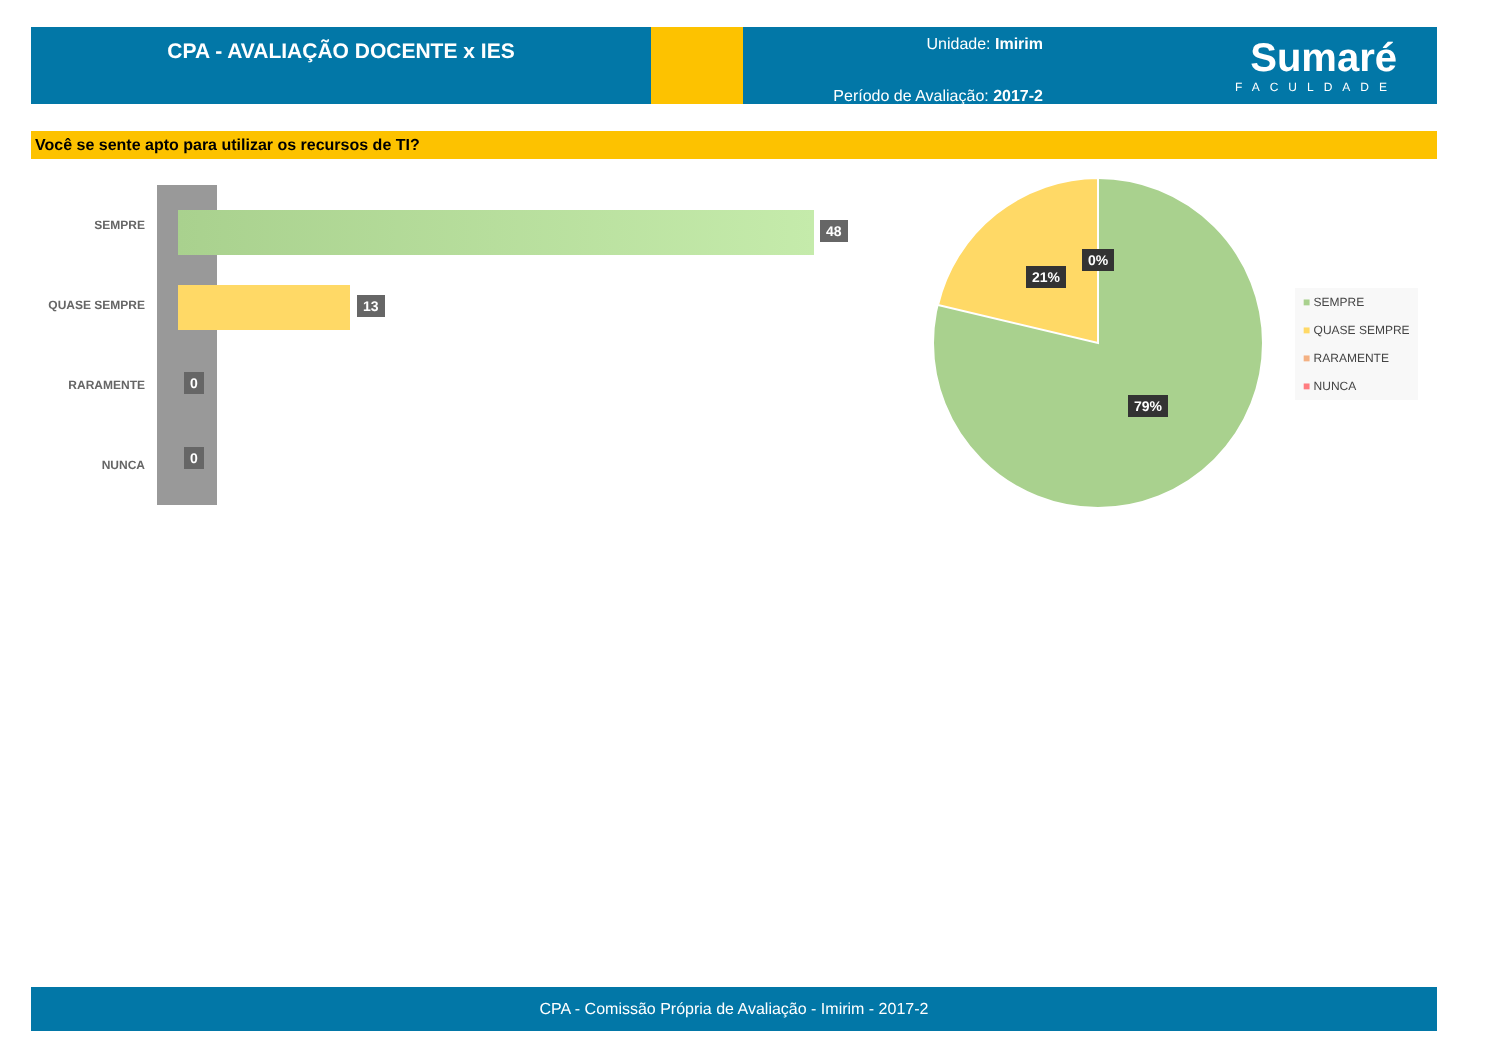CPA - AVALIAÇÃO DOCENTE x IES
Unidade: Imirim
Período de Avaliação: 2017-2
Sumaré
FACULDADE
Você se sente apto para utilizar os recursos de TI?
SEMPRE 48
QUASE SEMPRE 13
RARAMENTE 0
NUNCA
0
0%
21%
79%
■ SEMPRE
■ QUASE SEMPRE
■ RARAMENTE
■ NUNCA
CPA - Comissão Própria de Avaliação - Imirim - 2017-2